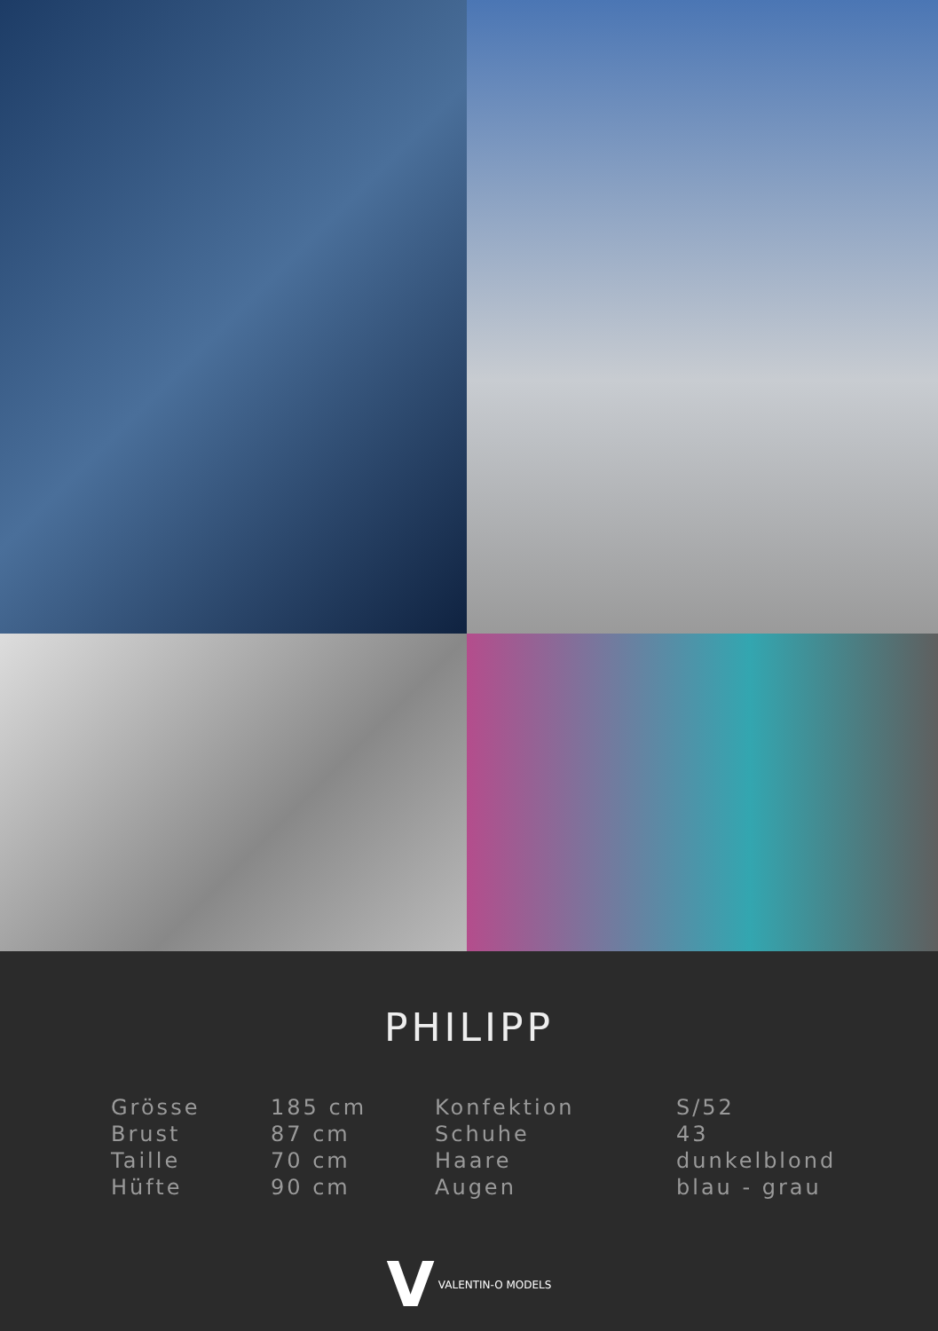PHILIPP
| Grösse | 185 cm | Konfektion | S/52 |
| Brust | 87 cm | Schuhe | 43 |
| Taille | 70 cm | Haare | dunkelblond |
| Hüfte | 90 cm | Augen | blau - grau |
V VALENTIN-O MODELS